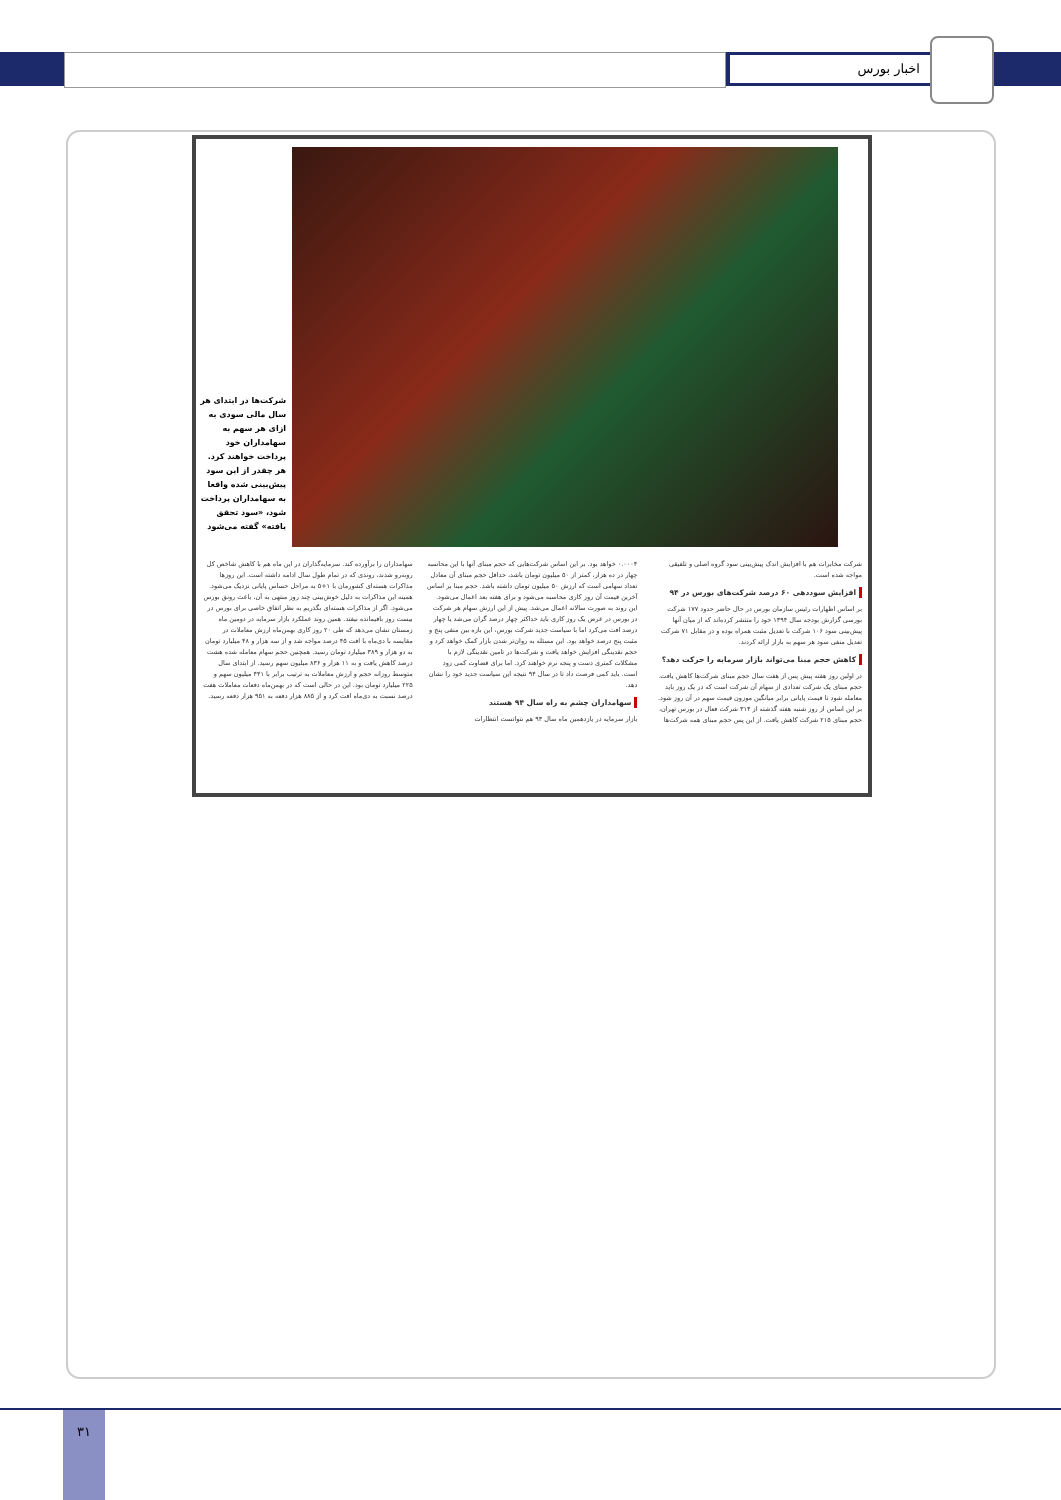اخبار بورس
شرکت‌ها در ابتدای هر سال مالی سودی به ازای هر سهم به سهامداران خود پرداخت خواهند کرد. هر چقدر از این سود پیش‌بینی شده واقعا به سهامداران پرداخت شود، «سود تحقق یافته» گفته می‌شود
شرکت مخابرات هم با افزایش اندک پیش‌بینی سود گروه اصلی و تلفیقی مواجه شده است.
افزایش سوددهی ۶۰ درصد شرکت‌های بورس در ۹۴
بر اساس اظهارات رئیس سازمان بورس در حال حاضر حدود ۱۷۷ شرکت بورسی گزارش بودجه سال ۱۳۹۴ خود را منتشر کرده‌اند که از میان آنها پیش‌بینی سود ۱۰۶ شرکت با تعدیل مثبت همراه بوده و در مقابل ۷۱ شرکت تعدیل منفی سود هر سهم به بازار ارائه کردند.
کاهش حجم مبنا می‌تواند بازار سرمایه را حرکت دهد؟
در اولین روز هفته پیش پس از هفت سال حجم مبنای شرکت‌ها کاهش یافت. حجم مبنای یک شرکت تعدادی از سهام آن شرکت است که در یک روز باید معامله شود تا قیمت پایانی برابر میانگین موزون قیمت سهم در آن روز شود. بر این اساس از روز شنبه هفته گذشته از ۳۱۴ شرکت فعال در بورس تهران، حجم مبنای ۲۱۵ شرکت کاهش یافت. از این پس حجم مبنای همه شرکت‌ها
۰.۰۰۰۴ خواهد بود. بر این اساس شرکت‌هایی که حجم مبنای آنها با این محاسبه چهار در ده هزار، کمتر از ۵۰ میلیون تومان باشد، حداقل حجم مبنای آن معادل تعداد سهامی است که ارزش ۵۰ میلیون تومان داشته باشد. حجم مبنا بر اساس آخرین قیمت آن روز کاری محاسبه می‌شود و برای هفته بعد اعمال می‌شود. این روند به صورت سالانه اعمال می‌شد. پیش از این ارزش سهام هر شرکت در بورس در عرض یک روز کاری باید حداکثر چهار درصد گران می‌شد یا چهار درصد افت می‌کرد اما با سیاست جدید شرکت بورس، این بازه بین منفی پنج و مثبت پنج درصد خواهد بود. این مسئله به روان‌تر شدن بازار کمک خواهد کرد و حجم نقدینگی افزایش خواهد یافت و شرکت‌ها در تامین نقدینگی لازم با مشکلات کمتری دست و پنجه نرم خواهند کرد. اما برای قضاوت کمی زود است. باید کمی فرصت داد تا در سال ۹۴ نتیجه این سیاست جدید خود را نشان دهد.
سهامداران چشم به راه سال ۹۴ هستند
بازار سرمایه در یازدهمین ماه سال ۹۳ هم نتوانست انتظارات
سهامداران را برآورده کند. سرمایه‌گذاران در این ماه هم با کاهش شاخص کل روبه‌رو شدند، روندی که در تمام طول سال ادامه داشته است. این روزها مذاکرات هسته‌ای کشورمان با ۱+۵ به مراحل حساس پایانی نزدیک می‌شود. همینه این مذاکرات به دلیل خوش‌بینی چند روز منتهی به آن، باعث رونق بورس می‌شود. اگر از مذاکرات هسته‌ای بگذریم به نظر اتفاق خاصی برای بورس در بیست روز باقیمانده نیفتد. همین روند عملکرد بازار سرمایه در دومین ماه زمستان نشان می‌دهد که طی ۲۰ روز کاری بهمن‌ماه ارزش معاملات در مقایسه با دی‌ماه با افت ۴۵ درصد مواجه شد و از سه هزار و ۴۸ میلیارد تومان به دو هزار و ۳۸۹ میلیارد تومان رسید. همچنین حجم سهام معامله شده هشت درصد کاهش یافت و به ۱۱ هزار و ۸۳۶ میلیون سهم رسید. از ابتدای سال متوسط روزانه حجم و ارزش معاملات به ترتیب برابر با ۴۴۱ میلیون سهم و ۲۲۵ میلیارد تومان بود. این در حالی است که در بهمن‌ماه دفعات معاملات هفت درصد نسبت به دی‌ماه افت کرد و از ۸۸۵ هزار دفعه به ۹۵۱ هزار دفعه رسید.
۳۱